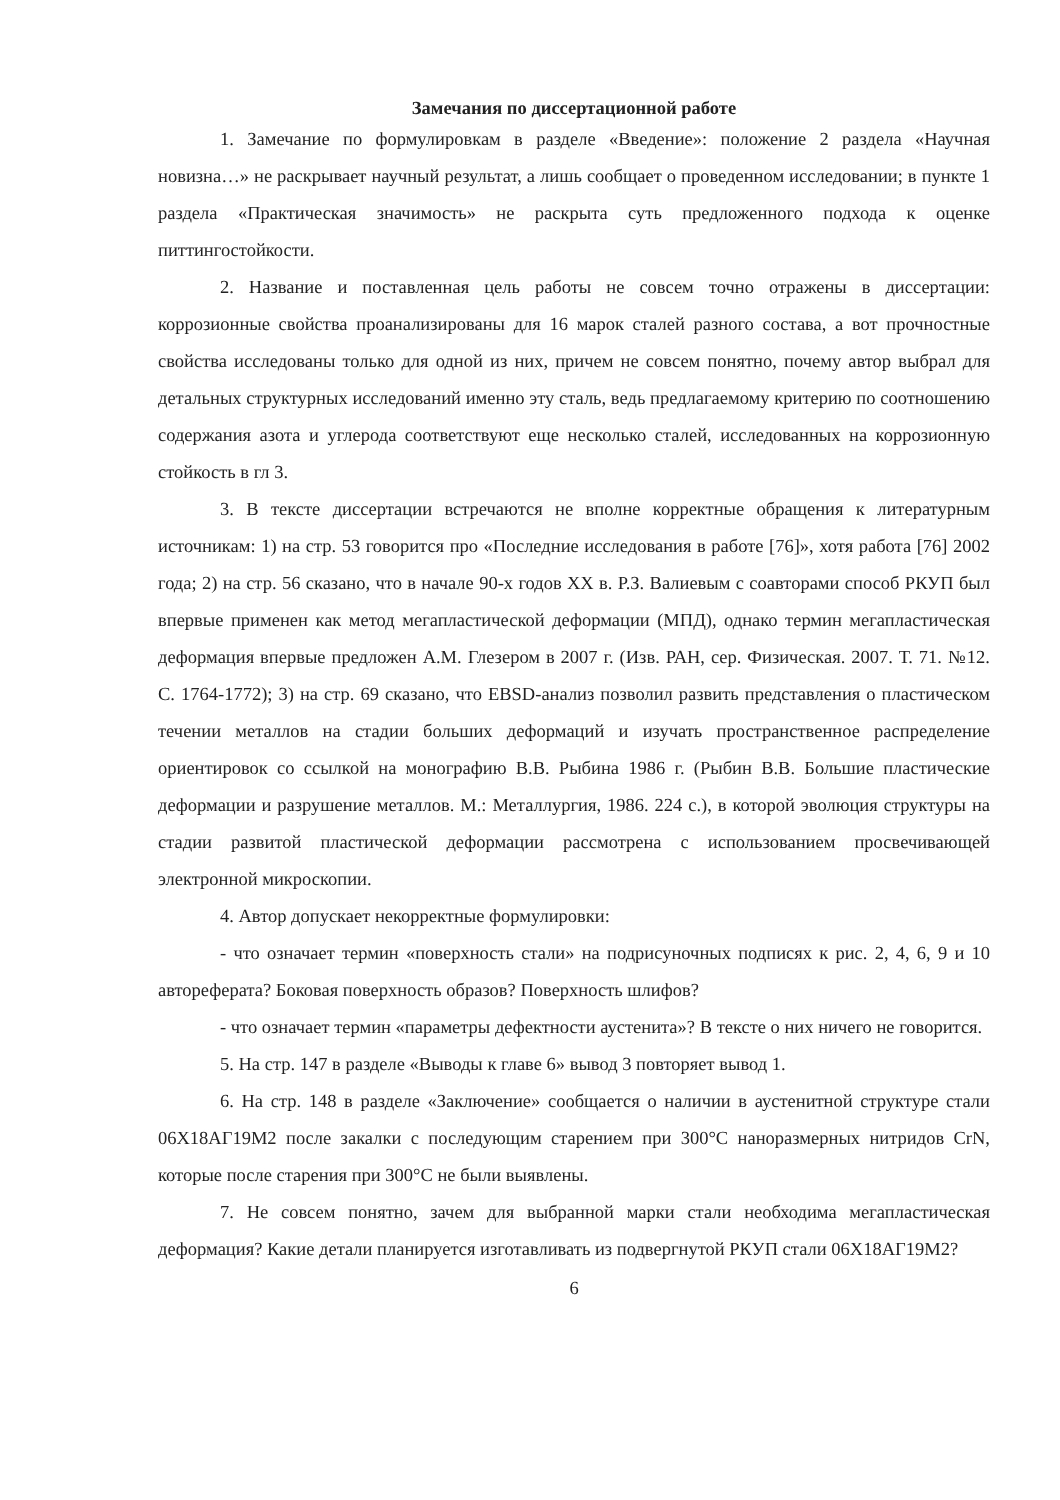Замечания по диссертационной работе
1. Замечание по формулировкам в разделе «Введение»: положение 2 раздела «Научная новизна…» не раскрывает научный результат, а лишь сообщает о проведенном исследовании; в пункте 1 раздела «Практическая значимость» не раскрыта суть предложенного подхода к оценке питтингостойкости.
2. Название и поставленная цель работы не совсем точно отражены в диссертации: коррозионные свойства проанализированы для 16 марок сталей разного состава, а вот прочностные свойства исследованы только для одной из них, причем не совсем понятно, почему автор выбрал для детальных структурных исследований именно эту сталь, ведь предлагаемому критерию по соотношению содержания азота и углерода соответствуют еще несколько сталей, исследованных на коррозионную стойкость в гл 3.
3. В тексте диссертации встречаются не вполне корректные обращения к литературным источникам: 1) на стр. 53 говорится про «Последние исследования в работе [76]», хотя работа [76] 2002 года; 2) на стр. 56 сказано, что в начале 90-х годов XX в. Р.З. Валиевым с соавторами способ РКУП был впервые применен как метод мегапластической деформации (МПД), однако термин мегапластическая деформация впервые предложен А.М. Глезером в 2007 г. (Изв. РАН, сер. Физическая. 2007. Т. 71. №12. С. 1764-1772); 3) на стр. 69 сказано, что EBSD-анализ позволил развить представления о пластическом течении металлов на стадии больших деформаций и изучать пространственное распределение ориентировок со ссылкой на монографию В.В. Рыбина 1986 г. (Рыбин В.В. Большие пластические деформации и разрушение металлов. М.: Металлургия, 1986. 224 с.), в которой эволюция структуры на стадии развитой пластической деформации рассмотрена с использованием просвечивающей электронной микроскопии.
4. Автор допускает некорректные формулировки:
- что означает термин «поверхность стали» на подрисуночных подписях к рис. 2, 4, 6, 9 и 10 автореферата? Боковая поверхность образов? Поверхность шлифов?
- что означает термин «параметры дефектности аустенита»? В тексте о них ничего не говорится.
5. На стр. 147 в разделе «Выводы к главе 6» вывод 3 повторяет вывод 1.
6. На стр. 148 в разделе «Заключение» сообщается о наличии в аустенитной структуре стали 06Х18АГ19М2 после закалки с последующим старением при 300°C наноразмерных нитридов CrN, которые после старения при 300°C не были выявлены.
7. Не совсем понятно, зачем для выбранной марки стали необходима мегапластическая деформация? Какие детали планируется изготавливать из подвергнутой РКУП стали 06Х18АГ19М2?
6